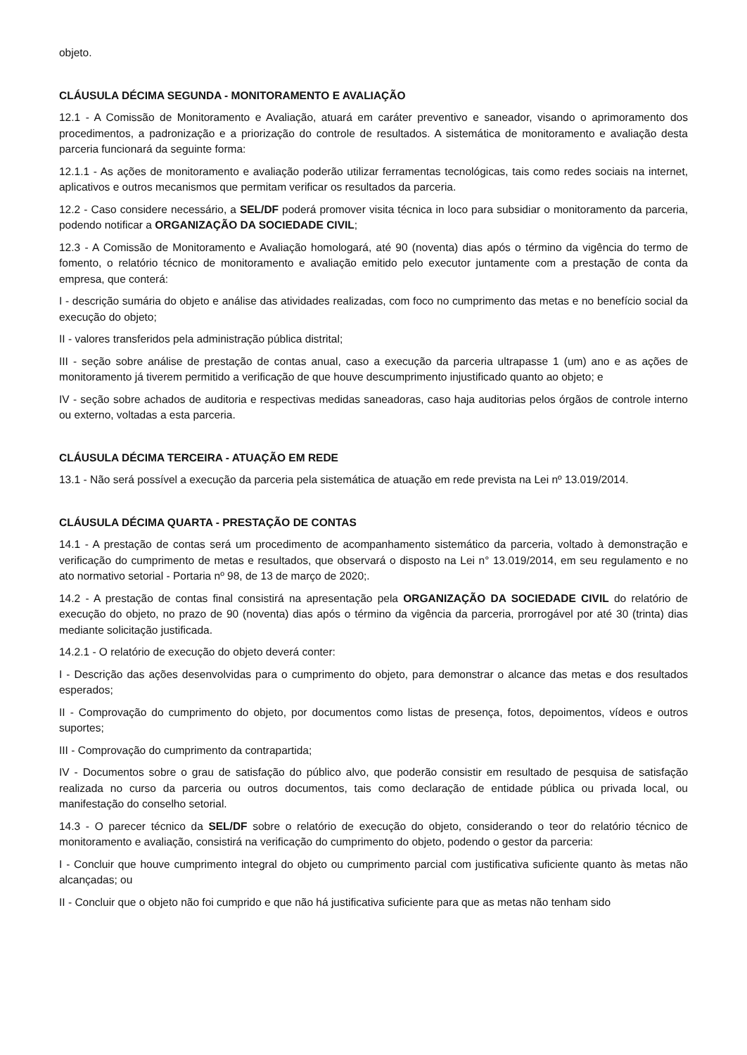objeto.
CLÁUSULA DÉCIMA SEGUNDA - MONITORAMENTO E AVALIAÇÃO
12.1 - A Comissão de Monitoramento e Avaliação, atuará em caráter preventivo e saneador, visando o aprimoramento dos procedimentos, a padronização e a priorização do controle de resultados. A sistemática de monitoramento e avaliação desta parceria funcionará da seguinte forma:
12.1.1 - As ações de monitoramento e avaliação poderão utilizar ferramentas tecnológicas, tais como redes sociais na internet, aplicativos e outros mecanismos que permitam verificar os resultados da parceria.
12.2 - Caso considere necessário, a SEL/DF poderá promover visita técnica in loco para subsidiar o monitoramento da parceria, podendo notificar a ORGANIZAÇÃO DA SOCIEDADE CIVIL;
12.3 - A Comissão de Monitoramento e Avaliação homologará, até 90 (noventa) dias após o término da vigência do termo de fomento, o relatório técnico de monitoramento e avaliação emitido pelo executor juntamente com a prestação de conta da empresa, que conterá:
I - descrição sumária do objeto e análise das atividades realizadas, com foco no cumprimento das metas e no benefício social da execução do objeto;
II - valores transferidos pela administração pública distrital;
III - seção sobre análise de prestação de contas anual, caso a execução da parceria ultrapasse 1 (um) ano e as ações de monitoramento já tiverem permitido a verificação de que houve descumprimento injustificado quanto ao objeto; e
IV - seção sobre achados de auditoria e respectivas medidas saneadoras, caso haja auditorias pelos órgãos de controle interno ou externo, voltadas a esta parceria.
CLÁUSULA DÉCIMA TERCEIRA - ATUAÇÃO EM REDE
13.1 - Não será possível a execução da parceria pela sistemática de atuação em rede prevista na Lei nº 13.019/2014.
CLÁUSULA DÉCIMA QUARTA - PRESTAÇÃO DE CONTAS
14.1 - A prestação de contas será um procedimento de acompanhamento sistemático da parceria, voltado à demonstração e verificação do cumprimento de metas e resultados, que observará o disposto na Lei n° 13.019/2014, em seu regulamento e no ato normativo setorial - Portaria nº 98, de 13 de março de 2020;.
14.2 - A prestação de contas final consistirá na apresentação pela ORGANIZAÇÃO DA SOCIEDADE CIVIL do relatório de execução do objeto, no prazo de 90 (noventa) dias após o término da vigência da parceria, prorrogável por até 30 (trinta) dias mediante solicitação justificada.
14.2.1 - O relatório de execução do objeto deverá conter:
I - Descrição das ações desenvolvidas para o cumprimento do objeto, para demonstrar o alcance das metas e dos resultados esperados;
II - Comprovação do cumprimento do objeto, por documentos como listas de presença, fotos, depoimentos, vídeos e outros suportes;
III - Comprovação do cumprimento da contrapartida;
IV - Documentos sobre o grau de satisfação do público alvo, que poderão consistir em resultado de pesquisa de satisfação realizada no curso da parceria ou outros documentos, tais como declaração de entidade pública ou privada local, ou manifestação do conselho setorial.
14.3 - O parecer técnico da SEL/DF sobre o relatório de execução do objeto, considerando o teor do relatório técnico de monitoramento e avaliação, consistirá na verificação do cumprimento do objeto, podendo o gestor da parceria:
I - Concluir que houve cumprimento integral do objeto ou cumprimento parcial com justificativa suficiente quanto às metas não alcançadas; ou
II - Concluir que o objeto não foi cumprido e que não há justificativa suficiente para que as metas não tenham sido